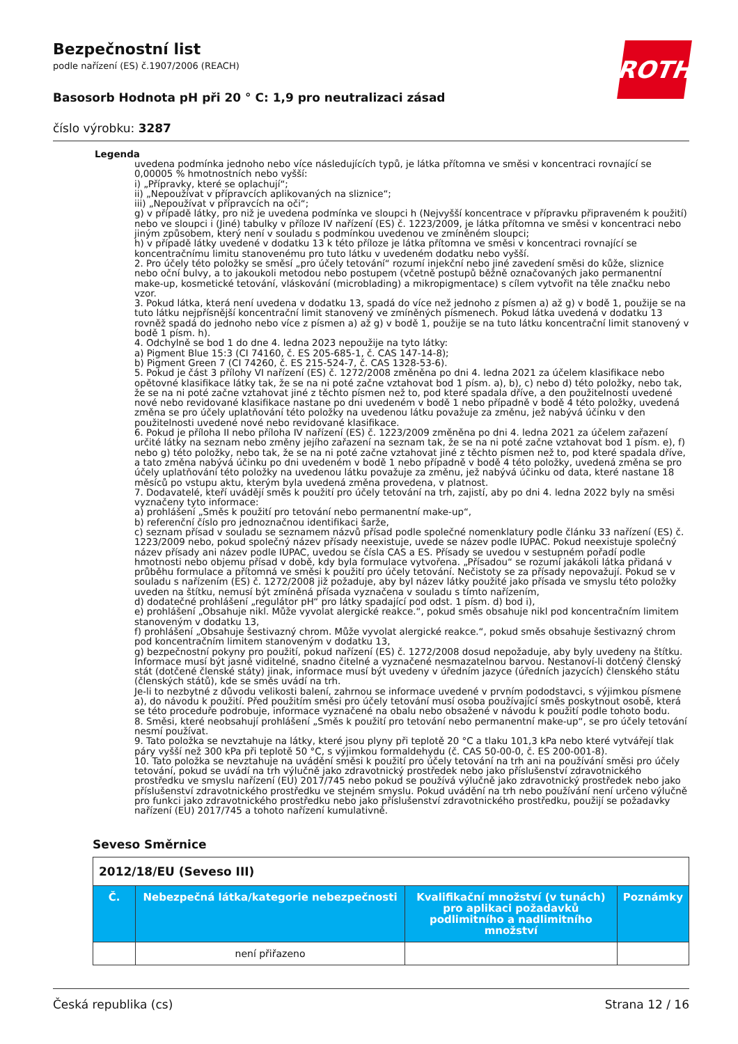ROTH
Bezpečnostní list
podle nařízení (ES) č.1907/2006 (REACH)
Basosorb Hodnota pH při 20 ° C: 1,9 pro neutralizaci zásad
číslo výrobku: 3287
Legenda
uvedena podmínka jednoho nebo více následujících typů, je látka přítomna ve směsi v koncentraci rovnající se 0,00005 % hmotnostních nebo vyšší:
i) „Přípravky, které se oplachují“;
ii) „Nepoužívat v přípravcích aplikovaných na sliznice“;
iii) „Nepoužívat v přípravcích na oči“;
g) v případě látky, pro niž je uvedena podmínka ve sloupci h (Nejvyšší koncentrace v přípravku připraveném k použití) nebo ve sloupci i (Jiné) tabulky v příloze IV nařízení (ES) č. 1223/2009, je látka přítomna ve směsi v koncentraci nebo jiným způsobem, který není v souladu s podmínkou uvedenou ve zmíněném sloupci;
h) v případě látky uvedené v dodatku 13 k této příloze je látka přítomna ve směsi v koncentraci rovnající se koncentračnímu limitu stanovenému pro tuto látku v uvedeném dodatku nebo vyšší.
2. Pro účely této položky se směsí „pro účely tetování“ rozumí injekční nebo jiné zavedení směsi do kůže, sliznice nebo oční bulvy, a to jakoukoli metodou nebo postupem (včetně postupů běžně označovaných jako permanentní make-up, kosmetické tetování, vláskování (microblading) a mikropigmentace) s cílem vytvořit na těle značku nebo vzor.
3. Pokud látka, která není uvedena v dodatku 13, spadá do více než jednoho z písmen a) až g) v bodě 1, použije se na tuto látku nejpřísnější koncentrační limit stanovený ve zmíněných písmenech. Pokud látka uvedená v dodatku 13 rovněž spadá do jednoho nebo více z písmen a) až g) v bodě 1, použije se na tuto látku koncentrační limit stanovený v bodě 1 písm. h).
4. Odchylně se bod 1 do dne 4. ledna 2023 nepoužije na tyto látky:
a) Pigment Blue 15:3 (CI 74160, č. ES 205-685-1, č. CAS 147-14-8);
b) Pigment Green 7 (CI 74260, č. ES 215-524-7, č. CAS 1328-53-6).
5. Pokud je část 3 přílohy VI nařízení (ES) č. 1272/2008 změněna po dni 4. ledna 2021 za účelem klasifikace nebo opětovné klasifikace látky tak, že se na ni poté začne vztahovat bod 1 písm. a), b), c) nebo d) této položky, nebo tak, že se na ni poté začne vztahovat jiné z těchto písmen než to, pod které spadala dříve, a den použitelnosti uvedené nové nebo revidované klasifikace nastane po dni uvedeném v bodě 1 nebo případně v bodě 4 této položky, uvedená změna se pro účely uplatňování této položky na uvedenou látku považuje za změnu, jež nabývá účinku v den použitelnosti uvedené nové nebo revidované klasifikace.
6. Pokud je příloha II nebo příloha IV nařízení (ES) č. 1223/2009 změněna po dni 4. ledna 2021 za účelem zařazení určité látky na seznam nebo změny jejího zařazení na seznam tak, že se na ni poté začne vztahovat bod 1 písm. e), f) nebo g) této položky, nebo tak, že se na ni poté začne vztahovat jiné z těchto písmen než to, pod které spadala dříve, a tato změna nabývá účinku po dni uvedeném v bodě 1 nebo případně v bodě 4 této položky, uvedená změna se pro účely uplatňování této položky na uvedenou látku považuje za změnu, jež nabývá účinku od data, které nastane 18 měsíců po vstupu aktu, kterým byla uvedená změna provedena, v platnost.
7. Dodavatelé, kteří uvádějí směs k použití pro účely tetování na trh, zajistí, aby po dni 4. ledna 2022 byly na směsi vyznačeny tyto informace:
a) prohlášení „Směs k použití pro tetování nebo permanentní make-up“,
b) referenční číslo pro jednoznačnou identifikaci šarže,
c) seznam přísad v souladu se seznamem názvů přísad podle společné nomenklatury podle článku 33 nařízení (ES) č. 1223/2009 nebo, pokud společný název přísady neexistuje, uvede se název podle IUPAC. Pokud neexistuje společný název přísady ani název podle IUPAC, uvedou se čísla CAS a ES. Přísady se uvedou v sestupném pořadí podle hmotnosti nebo objemu přísad v době, kdy byla formulace vytvořena. „Přísadou“ se rozumí jakákoli látka přidaná v průběhu formulace a přítomná ve směsi k použití pro účely tetování. Nečistoty se za přísady nepovažují. Pokud se v souladu s nařízením (ES) č. 1272/2008 již požaduje, aby byl název látky použité jako přísada ve smyslu této položky uveden na štítku, nemusí být zmíněná přísada vyznačena v souladu s tímto nařízením,
d) dodatečné prohlášení „regulátor pH“ pro látky spadající pod odst. 1 písm. d) bod i),
e) prohlášení „Obsahuje nikl. Může vyvolat alergické reakce.“, pokud směs obsahuje nikl pod koncentračním limitem stanoveným v dodatku 13,
f) prohlášení „Obsahuje šestivazný chrom. Může vyvolat alergické reakce.“, pokud směs obsahuje šestivazný chrom pod koncentračním limitem stanoveným v dodatku 13,
g) bezpečnostní pokyny pro použití, pokud nařízení (ES) č. 1272/2008 dosud nepožaduje, aby byly uvedeny na štítku. Informace musí být jasně viditelné, snadno čitelné a vyznačené nesmazatelnou barvou. Nestanoví-li dotčený členský stát (dotčené členské státy) jinak, informace musí být uvedeny v úředním jazyce (úředních jazycích) členského státu (členských států), kde se směs uvádí na trh.
Je-li to nezbytné z důvodu velikosti balení, zahrnou se informace uvedené v prvním pododstavci, s výjimkou písmene a), do návodu k použití. Před použitím směsi pro účely tetování musí osoba používající směs poskytnout osobě, která se této proceduře podrobuje, informace vyznačené na obalu nebo obsažené v návodu k použití podle tohoto bodu.
8. Směsi, které neobsahují prohlášení „Směs k použití pro tetování nebo permanentní make-up“, se pro účely tetování nesmí používat.
9. Tato položka se nevztahuje na látky, které jsou plyny při teplotě 20 °C a tlaku 101,3 kPa nebo které vytvářejí tlak páry vyšší než 300 kPa při teplotě 50 °C, s výjimkou formaldehydu (č. CAS 50-00-0, č. ES 200-001-8).
10. Tato položka se nevztahuje na uvádění směsi k použití pro účely tetování na trh ani na používání směsi pro účely tetování, pokud se uvádí na trh výlučně jako zdravotnický prostředek nebo jako příslušenství zdravotnického prostředku ve smyslu nařízení (EU) 2017/745 nebo pokud se používá výlučně jako zdravotnický prostředek nebo jako příslušenství zdravotnického prostředku ve stejném smyslu. Pokud uvádění na trh nebo používání není určeno výlučně pro funkci jako zdravotnického prostředku nebo jako příslušenství zdravotnického prostředku, použijí se požadavky nařízení (EU) 2017/745 a tohoto nařízení kumulativně.
Seveso Směrnice
| 2012/18/EU (Seveso III) | | | |
| Č. | Nebezpečná látka/kategorie nebezpečnosti | Kvalifikační množství (v tunách) pro aplikaci požadavků podlimitního a nadlimitního množství | Poznámky |
| | není přiřazeno | | |
Česká republika (cs) Strana 12 / 16